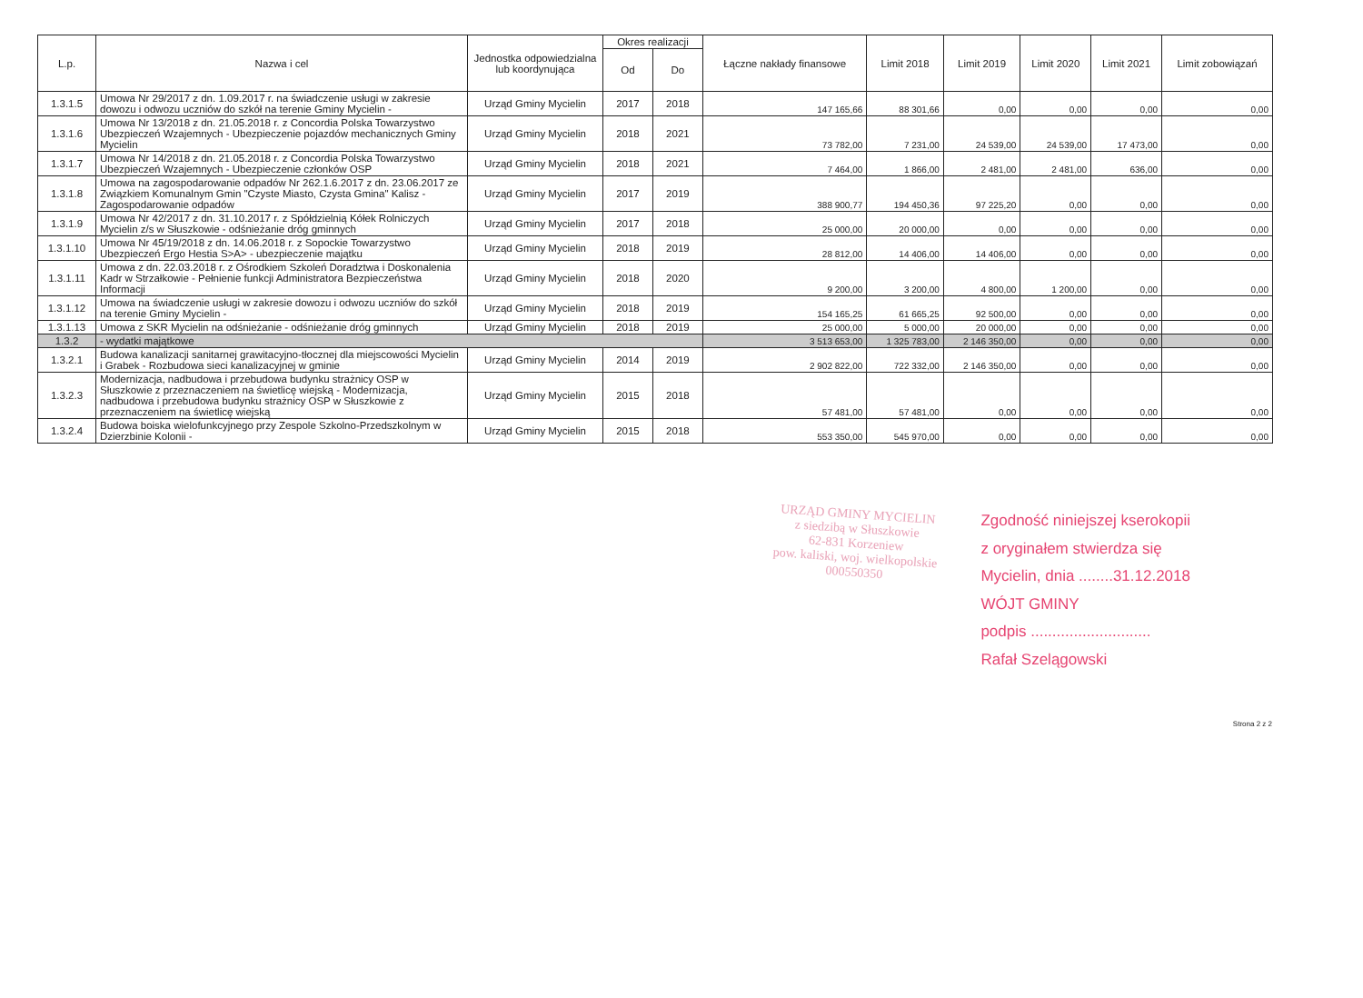| L.p. | Nazwa i cel | Jednostka odpowiedzialna lub koordynująca | Okres realizacji | | Łączne nakłady finansowe | Limit 2018 | Limit 2019 | Limit 2020 | Limit 2021 | Limit zobowiązań |
| --- | --- | --- | --- | --- | --- | --- | --- | --- | --- | --- |
| | | | Od | Do | | | | | | |
| 1.3.1.5 | Umowa Nr 29/2017 z dn. 1.09.2017 r. na świadczenie usługi w zakresie dowozu i odwozu uczniów do szkół na terenie Gminy Mycielin - | Urząd Gminy Mycielin | 2017 | 2018 | 147 165,66 | 88 301,66 | 0,00 | 0,00 | 0,00 | 0,00 |
| 1.3.1.6 | Umowa Nr 13/2018 z dn. 21.05.2018 r. z Concordia Polska Towarzystwo Ubezpieczeń Wzajemnych - Ubezpieczenie pojazdów mechanicznych Gminy Mycielin | Urząd Gminy Mycielin | 2018 | 2021 | 73 782,00 | 7 231,00 | 24 539,00 | 24 539,00 | 17 473,00 | 0,00 |
| 1.3.1.7 | Umowa Nr 14/2018 z dn. 21.05.2018 r. z Concordia Polska Towarzystwo Ubezpieczeń Wzajemnych - Ubezpieczenie członków OSP | Urząd Gminy Mycielin | 2018 | 2021 | 7 464,00 | 1 866,00 | 2 481,00 | 2 481,00 | 636,00 | 0,00 |
| 1.3.1.8 | Umowa na zagospodarowanie odpadów Nr 262.1.6.2017 z dn. 23.06.2017 ze Związkiem Komunalnym Gmin "Czyste Miasto, Czysta Gmina" Kalisz - Zagospodarowanie odpadów | Urząd Gminy Mycielin | 2017 | 2019 | 388 900,77 | 194 450,36 | 97 225,20 | 0,00 | 0,00 | 0,00 |
| 1.3.1.9 | Umowa Nr 42/2017 z dn. 31.10.2017 r. z Spółdzielnią Kółek Rolniczych Mycielin z/s w Słuszkowie - odśnieżanie dróg gminnych | Urząd Gminy Mycielin | 2017 | 2018 | 25 000,00 | 20 000,00 | 0,00 | 0,00 | 0,00 | 0,00 |
| 1.3.1.10 | Umowa Nr 45/19/2018 z dn. 14.06.2018 r. z Sopockie Towarzystwo Ubezpieczeń Ergo Hestia S>A> - ubezpieczenie majątku | Urząd Gminy Mycielin | 2018 | 2019 | 28 812,00 | 14 406,00 | 14 406,00 | 0,00 | 0,00 | 0,00 |
| 1.3.1.11 | Umowa z dn. 22.03.2018 r. z Ośrodkiem Szkoleń Doradztwa i Doskonalenia Kadr w Strzałkowie - Pełnienie funkcji Administratora Bezpieczeństwa Informacji | Urząd Gminy Mycielin | 2018 | 2020 | 9 200,00 | 3 200,00 | 4 800,00 | 1 200,00 | 0,00 | 0,00 |
| 1.3.1.12 | Umowa na świadczenie usługi w zakresie dowozu i odwozu uczniów do szkół na terenie Gminy Mycielin - | Urząd Gminy Mycielin | 2018 | 2019 | 154 165,25 | 61 665,25 | 92 500,00 | 0,00 | 0,00 | 0,00 |
| 1.3.1.13 | Umowa z SKR Mycielin na odśnieżanie - odśnieżanie dróg gminnych | Urząd Gminy Mycielin | 2018 | 2019 | 25 000,00 | 5 000,00 | 20 000,00 | 0,00 | 0,00 | 0,00 |
| 1.3.2 | - wydatki majątkowe | | | | 3 513 653,00 | 1 325 783,00 | 2 146 350,00 | 0,00 | 0,00 | 0,00 |
| 1.3.2.1 | Budowa kanalizacji sanitarnej grawitacyjno-tłocznej dla miejscowości Mycielin i Grabek - Rozbudowa sieci kanalizacyjnej w gminie | Urząd Gminy Mycielin | 2014 | 2019 | 2 902 822,00 | 722 332,00 | 2 146 350,00 | 0,00 | 0,00 | 0,00 |
| 1.3.2.3 | Modernizacja, nadbudowa i przebudowa budynku strażnicy OSP w Słuszkowie z przeznaczeniem na świetlicę wiejską - Modernizacja, nadbudowa i przebudowa budynku strażnicy OSP w Słuszkowie z przeznaczeniem na świetlicę wiejską | Urząd Gminy Mycielin | 2015 | 2018 | 57 481,00 | 57 481,00 | 0,00 | 0,00 | 0,00 | 0,00 |
| 1.3.2.4 | Budowa boiska wielofunkcyjnego przy Zespole Szkolno-Przedszkolnym w Dzierzbinie Kolonii - | Urząd Gminy Mycielin | 2015 | 2018 | 553 350,00 | 545 970,00 | 0,00 | 0,00 | 0,00 | 0,00 |
URZĄD GMINY MYCIELIN
z siedzibą w Słuszkowie
62-831 Korzeniew
pow. kaliski, woj. wielkopolskie
000550350
Zgodność niniejszej kserokopii
z oryginałem stwierdza się
Mycielin, dnia ........31.12.2018
WÓJT GMINY
podpis ............................
Rafał Szelągowski
Strona 2 z 2